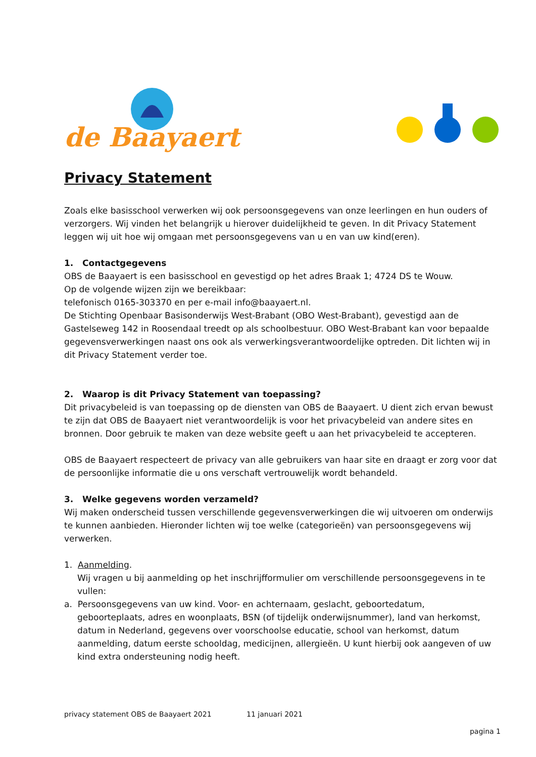de Baayaert
Privacy Statement
Zoals elke basisschool verwerken wij ook persoonsgegevens van onze leerlingen en hun ouders of verzorgers. Wij vinden het belangrijk u hierover duidelijkheid te geven. In dit Privacy Statement leggen wij uit hoe wij omgaan met persoonsgegevens van u en van uw kind(eren).
1. Contactgegevens
OBS de Baayaert is een basisschool en gevestigd op het adres Braak 1; 4724 DS te Wouw.
Op de volgende wijzen zijn we bereikbaar:
telefonisch 0165-303370 en per e-mail info@baayaert.nl.
De Stichting Openbaar Basisonderwijs West-Brabant (OBO West-Brabant), gevestigd aan de Gastelseweg 142 in Roosendaal treedt op als schoolbestuur. OBO West-Brabant kan voor bepaalde gegevensverwerkingen naast ons ook als verwerkingsverantwoordelijke optreden. Dit lichten wij in dit Privacy Statement verder toe.
2. Waarop is dit Privacy Statement van toepassing?
Dit privacybeleid is van toepassing op de diensten van OBS de Baayaert. U dient zich ervan bewust te zijn dat OBS de Baayaert niet verantwoordelijk is voor het privacybeleid van andere sites en bronnen. Door gebruik te maken van deze website geeft u aan het privacybeleid te accepteren.
OBS de Baayaert respecteert de privacy van alle gebruikers van haar site en draagt er zorg voor dat de persoonlijke informatie die u ons verschaft vertrouwelijk wordt behandeld.
3. Welke gegevens worden verzameld?
Wij maken onderscheid tussen verschillende gegevensverwerkingen die wij uitvoeren om onderwijs te kunnen aanbieden. Hieronder lichten wij toe welke (categorieën) van persoonsgegevens wij verwerken.
1. Aanmelding.
Wij vragen u bij aanmelding op het inschrijfformulier om verschillende persoonsgegevens in te vullen:
a. Persoonsgegevens van uw kind. Voor- en achternaam, geslacht, geboortedatum,
geboorteplaats, adres en woonplaats, BSN (of tijdelijk onderwijsnummer), land van herkomst, datum in Nederland, gegevens over voorschoolse educatie, school van herkomst, datum aanmelding, datum eerste schooldag, medicijnen, allergieën. U kunt hierbij ook aangeven of uw kind extra ondersteuning nodig heeft.
privacy statement OBS de Baayaert 2021 11 januari 2021
pagina 1